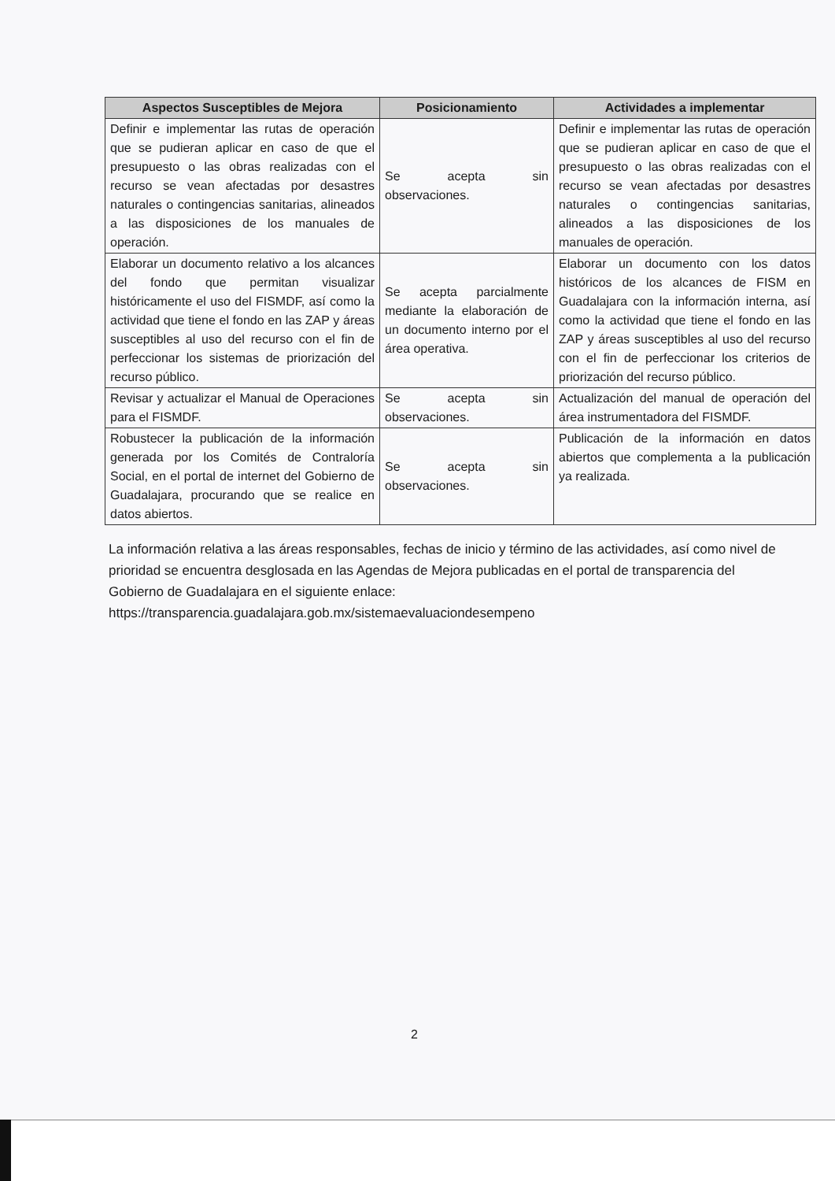| Aspectos Susceptibles de Mejora | Posicionamiento | Actividades a implementar |
| --- | --- | --- |
| Definir e implementar las rutas de operación que se pudieran aplicar en caso de que el presupuesto o las obras realizadas con el recurso se vean afectadas por desastres naturales o contingencias sanitarias, alineados a las disposiciones de los manuales de operación. | Se acepta sin observaciones. | Definir e implementar las rutas de operación que se pudieran aplicar en caso de que el presupuesto o las obras realizadas con el recurso se vean afectadas por desastres naturales o contingencias sanitarias, alineados a las disposiciones de los manuales de operación. |
| Elaborar un documento relativo a los alcances del fondo que permitan visualizar históricamente el uso del FISMDF, así como la actividad que tiene el fondo en las ZAP y áreas susceptibles al uso del recurso con el fin de perfeccionar los sistemas de priorización del recurso público. | Se acepta parcialmente mediante la elaboración de un documento interno por el área operativa. | Elaborar un documento con los datos históricos de los alcances de FISM en Guadalajara con la información interna, así como la actividad que tiene el fondo en las ZAP y áreas susceptibles al uso del recurso con el fin de perfeccionar los criterios de priorización del recurso público. |
| Revisar y actualizar el Manual de Operaciones para el FISMDF. | Se acepta sin observaciones. | Actualización del manual de operación del área instrumentadora del FISMDF. |
| Robustecer la publicación de la información generada por los Comités de Contraloría Social, en el portal de internet del Gobierno de Guadalajara, procurando que se realice en datos abiertos. | Se acepta sin observaciones. | Publicación de la información en datos abiertos que complementa a la publicación ya realizada. |
La información relativa a las áreas responsables, fechas de inicio y término de las actividades, así como nivel de prioridad se encuentra desglosada en las Agendas de Mejora publicadas en el portal de transparencia del Gobierno de Guadalajara en el siguiente enlace:
https://transparencia.guadalajara.gob.mx/sistemaevaluaciondesempeno
2